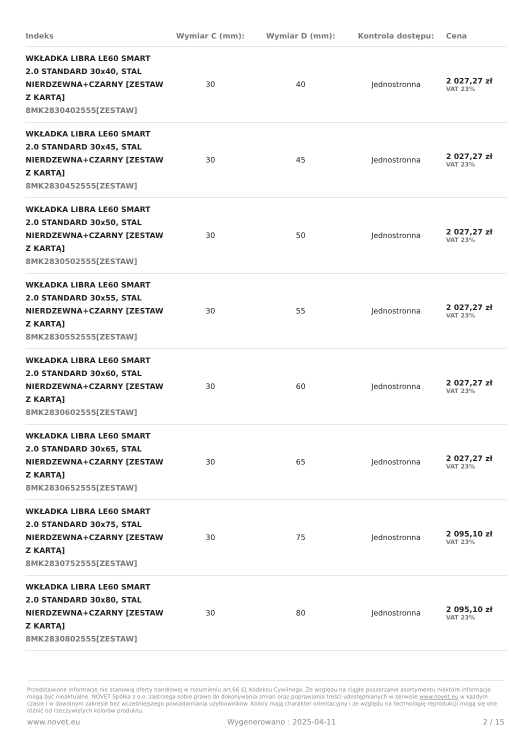| Indeks | Wymiar C (mm): | Wymiar D (mm): | Kontrola dostępu: | Cena |
| --- | --- | --- | --- | --- |
| WKŁADKA LIBRA LE60 SMART 2.0 STANDARD 30x40, STAL NIERDZEWNA+CZARNY [ZESTAW Z KARTĄ] 8MK2830402555[ZESTAW] | 30 | 40 | Jednostronna | 2 027,27 zł VAT 23% |
| WKŁADKA LIBRA LE60 SMART 2.0 STANDARD 30x45, STAL NIERDZEWNA+CZARNY [ZESTAW Z KARTĄ] 8MK2830452555[ZESTAW] | 30 | 45 | Jednostronna | 2 027,27 zł VAT 23% |
| WKŁADKA LIBRA LE60 SMART 2.0 STANDARD 30x50, STAL NIERDZEWNA+CZARNY [ZESTAW Z KARTĄ] 8MK2830502555[ZESTAW] | 30 | 50 | Jednostronna | 2 027,27 zł VAT 23% |
| WKŁADKA LIBRA LE60 SMART 2.0 STANDARD 30x55, STAL NIERDZEWNA+CZARNY [ZESTAW Z KARTĄ] 8MK2830552555[ZESTAW] | 30 | 55 | Jednostronna | 2 027,27 zł VAT 23% |
| WKŁADKA LIBRA LE60 SMART 2.0 STANDARD 30x60, STAL NIERDZEWNA+CZARNY [ZESTAW Z KARTĄ] 8MK2830602555[ZESTAW] | 30 | 60 | Jednostronna | 2 027,27 zł VAT 23% |
| WKŁADKA LIBRA LE60 SMART 2.0 STANDARD 30x65, STAL NIERDZEWNA+CZARNY [ZESTAW Z KARTĄ] 8MK2830652555[ZESTAW] | 30 | 65 | Jednostronna | 2 027,27 zł VAT 23% |
| WKŁADKA LIBRA LE60 SMART 2.0 STANDARD 30x75, STAL NIERDZEWNA+CZARNY [ZESTAW Z KARTĄ] 8MK2830752555[ZESTAW] | 30 | 75 | Jednostronna | 2 095,10 zł VAT 23% |
| WKŁADKA LIBRA LE60 SMART 2.0 STANDARD 30x80, STAL NIERDZEWNA+CZARNY [ZESTAW Z KARTĄ] 8MK2830802555[ZESTAW] | 30 | 80 | Jednostronna | 2 095,10 zł VAT 23% |
Przedstawione informacje nie stanowią oferty handlowej w rozumieniu art.66 §1 Kodeksu Cywilnego. Ze względu na ciągłe poszerzanie asortymentu niektóre informacje mogą być nieaktualne. NOVET Spółka z o.o. zastrzega sobie prawo do dokonywania zmian oraz poprawiania treści udostępnianych w serwisie www.novet.eu w każdym czasie i w dowolnym zakresie bez wcześniejszego powiadamiania użytkowników. Kolory mają charakter orientacyjny i ze względu na technologię reprodukcji mogą się one różnić od rzeczywistych kolorów produktu.
www.novet.eu Wygenerowano : 2025-04-11 2 / 15